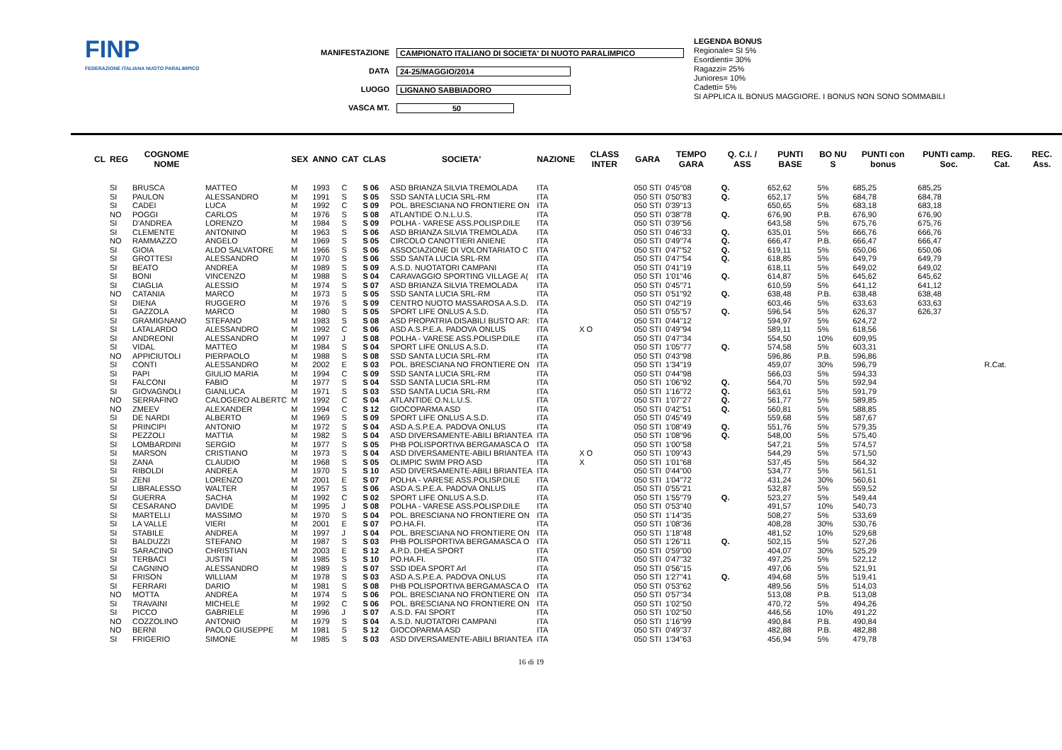FINP
FEDERAZIONE ITALIANA NUOTO PARALIMPICO
MANIFESTAZIONE CAMPIONATO ITALIANO DI SOCIETA' DI NUOTO PARALIMPICO
DATA 24-25/MAGGIO/2014
LUOGO LIGNANO SABBIADORO
VASCA MT. 50
LEGENDA BONUS
Regionale= SI 5%
Esordienti= 30%
Ragazzi= 25%
Juniores= 10%
Cadetti= 5%
SI APPLICA IL BONUS MAGGIORE. I BONUS NON SONO SOMMABILI
| CL | REG | COGNOME NOME | | SEX | ANNO | CAT | CLAS | SOCIETA' | NAZIONE | CLASS INTER | GARA | TEMPO GARA | Q. C.I. / ASS | PUNTI BASE | BO NU S | PUNTI con bonus | PUNTI camp. Soc. | REG. Cat. | REC. Ass. |
| --- | --- | --- | --- | --- | --- | --- | --- | --- | --- | --- | --- | --- | --- | --- | --- | --- | --- | --- | --- |
| | SI | BRUSCA | MATTEO | M | 1993 | C | S 06 | ASD BRIANZA SILVIA TREMOLADA | ITA | | 050 STI | 0'45"08 | Q. | 652,62 | 5% | 685,25 | 685,25 | | |
| | SI | PAULON | ALESSANDRO | M | 1991 | S | S 05 | SSD SANTA LUCIA SRL-RM | ITA | | 050 STI | 0'50"83 | Q. | 652,17 | 5% | 684,78 | 684,78 | | |
| | SI | CADEI | LUCA | M | 1992 | C | S 09 | POL. BRESCIANA NO FRONTIERE ON | ITA | | 050 STI | 0'39"13 | | 650,65 | 5% | 683,18 | 683,18 | | |
| | NO | POGGI | CARLOS | M | 1976 | S | S 08 | ATLANTIDE O.N.L.U.S. | ITA | | 050 STI | 0'38"78 | Q. | 676,90 | P.B. | 676,90 | 676,90 | | |
| | SI | D'ANDREA | LORENZO | M | 1984 | S | S 09 | POLHA - VARESE ASS.POLISP.DILE | ITA | | 050 STI | 0'39"56 | | 643,58 | 5% | 675,76 | 675,76 | | |
| | SI | CLEMENTE | ANTONINO | M | 1963 | S | S 06 | ASD BRIANZA SILVIA TREMOLADA | ITA | | 050 STI | 0'46"33 | Q. | 635,01 | 5% | 666,76 | 666,76 | | |
| | NO | RAMMAZZO | ANGELO | M | 1969 | S | S 05 | CIRCOLO CANOTTIERI ANIENE | ITA | | 050 STI | 0'49"74 | Q. | 666,47 | P.B. | 666,47 | 666,47 | | |
| | SI | GIOIA | ALDO SALVATORE | M | 1966 | S | S 06 | ASSOCIAZIONE DI VOLONTARIATO C | ITA | | 050 STI | 0'47"52 | Q. | 619,11 | 5% | 650,06 | 650,06 | | |
| | SI | GROTTESI | ALESSANDRO | M | 1970 | S | S 06 | SSD SANTA LUCIA SRL-RM | ITA | | 050 STI | 0'47"54 | Q. | 618,85 | 5% | 649,79 | 649,79 | | |
| | SI | BEATO | ANDREA | M | 1989 | S | S 09 | A.S.D. NUOTATORI CAMPANI | ITA | | 050 STI | 0'41"19 | | 618,11 | 5% | 649,02 | 649,02 | | |
| | SI | BONI | VINCENZO | M | 1988 | S | S 04 | CARAVAGGIO SPORTING VILLAGE A( | ITA | | 050 STI | 1'01"46 | Q. | 614,87 | 5% | 645,62 | 645,62 | | |
| | SI | CIAGLIA | ALESSIO | M | 1974 | S | S 07 | ASD BRIANZA SILVIA TREMOLADA | ITA | | 050 STI | 0'45"71 | | 610,59 | 5% | 641,12 | 641,12 | | |
| | NO | CATANIA | MARCO | M | 1973 | S | S 05 | SSD SANTA LUCIA SRL-RM | ITA | | 050 STI | 0'51"92 | Q. | 638,48 | P.B. | 638,48 | 638,48 | | |
| | SI | DIENA | RUGGERO | M | 1976 | S | S 09 | CENTRO NUOTO MASSAROSA A.S.D. | ITA | | 050 STI | 0'42"19 | | 603,46 | 5% | 633,63 | 633,63 | | |
| | SI | GAZZOLA | MARCO | M | 1980 | S | S 05 | SPORT LIFE ONLUS A.S.D. | ITA | | 050 STI | 0'55"57 | Q. | 596,54 | 5% | 626,37 | 626,37 | | |
| | SI | GRAMIGNANO | STEFANO | M | 1983 | S | S 08 | ASD PROPATRIA DISABILI BUSTO AR: | ITA | | 050 STI | 0'44"12 | | 594,97 | 5% | 624,72 | | | |
| | SI | LATALARDO | ALESSANDRO | M | 1992 | C | S 06 | ASD A.S.P.E.A. PADOVA ONLUS | ITA | X O | 050 STI | 0'49"94 | | 589,11 | 5% | 618,56 | | | |
| | SI | ANDREONI | ALESSANDRO | M | 1997 | J | S 08 | POLHA - VARESE ASS.POLISP.DILE | ITA | | 050 STI | 0'47"34 | | 554,50 | 10% | 609,95 | | | |
| | SI | VIDAL | MATTEO | M | 1984 | S | S 04 | SPORT LIFE ONLUS A.S.D. | ITA | | 050 STI | 1'05"77 | Q. | 574,58 | 5% | 603,31 | | | |
| | NO | APPICIUTOLI | PIERPAOLO | M | 1988 | S | S 08 | SSD SANTA LUCIA SRL-RM | ITA | | 050 STI | 0'43"98 | | 596,86 | P.B. | 596,86 | | | |
| | SI | CONTI | ALESSANDRO | M | 2002 | E | S 03 | POL. BRESCIANA NO FRONTIERE ON | ITA | | 050 STI | 1'34"19 | | 459,07 | 30% | 596,79 | | R.Cat. | |
| | SI | PAPI | GIULIO MARIA | M | 1994 | C | S 09 | SSD SANTA LUCIA SRL-RM | ITA | | 050 STI | 0'44"98 | | 566,03 | 5% | 594,33 | | | |
| | SI | FALCONI | FABIO | M | 1977 | S | S 04 | SSD SANTA LUCIA SRL-RM | ITA | | 050 STI | 1'06"92 | Q. | 564,70 | 5% | 592,94 | | | |
| | SI | GIOVAGNOLI | GIANLUCA | M | 1971 | S | S 03 | SSD SANTA LUCIA SRL-RM | ITA | | 050 STI | 1'16"72 | Q. | 563,61 | 5% | 591,79 | | | |
| | NO | SERRAFINO | CALOGERO ALBERTC | M | 1992 | C | S 04 | ATLANTIDE O.N.L.U.S. | ITA | | 050 STI | 1'07"27 | Q. | 561,77 | 5% | 589,85 | | | |
| | NO | ZMEEV | ALEXANDER | M | 1994 | C | S 12 | GIOCOPARMA ASD | ITA | | 050 STI | 0'42"51 | Q. | 560,81 | 5% | 588,85 | | | |
| | SI | DE NARDI | ALBERTO | M | 1969 | S | S 09 | SPORT LIFE ONLUS A.S.D. | ITA | | 050 STI | 0'45"49 | | 559,68 | 5% | 587,67 | | | |
| | SI | PRINCIPI | ANTONIO | M | 1972 | S | S 04 | ASD A.S.P.E.A. PADOVA ONLUS | ITA | | 050 STI | 1'08"49 | Q. | 551,76 | 5% | 579,35 | | | |
| | SI | PEZZOLI | MATTIA | M | 1982 | S | S 04 | ASD DIVERSAMENTE-ABILI BRIANTEA | ITA | | 050 STI | 1'08"96 | Q. | 548,00 | 5% | 575,40 | | | |
| | SI | LOMBARDINI | SERGIO | M | 1977 | S | S 05 | PHB POLISPORTIVA BERGAMASCA O | ITA | | 050 STI | 1'00"58 | | 547,21 | 5% | 574,57 | | | |
| | SI | MARSON | CRISTIANO | M | 1973 | S | S 04 | ASD DIVERSAMENTE-ABILI BRIANTEA | ITA | X O | 050 STI | 1'09"43 | | 544,29 | 5% | 571,50 | | | |
| | SI | ZANA | CLAUDIO | M | 1968 | S | S 05 | OLIMPIC SWIM PRO ASD | ITA | X | 050 STI | 1'01"68 | | 537,45 | 5% | 564,32 | | | |
| | SI | RIBOLDI | ANDREA | M | 1970 | S | S 10 | ASD DIVERSAMENTE-ABILI BRIANTEA | ITA | | 050 STI | 0'44"00 | | 534,77 | 5% | 561,51 | | | |
| | SI | ZENI | LORENZO | M | 2001 | E | S 07 | POLHA - VARESE ASS.POLISP.DILE | ITA | | 050 STI | 1'04"72 | | 431,24 | 30% | 560,61 | | | |
| | SI | LIBRALESSO | WALTER | M | 1957 | S | S 06 | ASD A.S.P.E.A. PADOVA ONLUS | ITA | | 050 STI | 0'55"21 | | 532,87 | 5% | 559,52 | | | |
| | SI | GUERRA | SACHA | M | 1992 | C | S 02 | SPORT LIFE ONLUS A.S.D. | ITA | | 050 STI | 1'55"79 | Q. | 523,27 | 5% | 549,44 | | | |
| | SI | CESARANO | DAVIDE | M | 1995 | J | S 08 | POLHA - VARESE ASS.POLISP.DILE | ITA | | 050 STI | 0'53"40 | | 491,57 | 10% | 540,73 | | | |
| | SI | MARTELLI | MASSIMO | M | 1970 | S | S 04 | POL. BRESCIANA NO FRONTIERE ON | ITA | | 050 STI | 1'14"35 | | 508,27 | 5% | 533,69 | | | |
| | SI | LA VALLE | VIERI | M | 2001 | E | S 07 | PO.HA.FI. | ITA | | 050 STI | 1'08"36 | | 408,28 | 30% | 530,76 | | | |
| | SI | STABILE | ANDREA | M | 1997 | J | S 04 | POL. BRESCIANA NO FRONTIERE ON | ITA | | 050 STI | 1'18"48 | | 481,52 | 10% | 529,68 | | | |
| | SI | BALDUZZI | STEFANO | M | 1987 | S | S 03 | PHB POLISPORTIVA BERGAMASCA O | ITA | | 050 STI | 1'26"11 | Q. | 502,15 | 5% | 527,26 | | | |
| | SI | SARACINO | CHRISTIAN | M | 2003 | E | S 12 | A.P.D. DHEA SPORT | ITA | | 050 STI | 0'59"00 | | 404,07 | 30% | 525,29 | | | |
| | SI | TERBACI | JUSTIN | M | 1985 | S | S 10 | PO.HA.FI. | ITA | | 050 STI | 0'47"32 | | 497,25 | 5% | 522,12 | | | |
| | SI | CAGNINO | ALESSANDRO | M | 1989 | S | S 07 | SSD IDEA SPORT Arl | ITA | | 050 STI | 0'56"15 | | 497,06 | 5% | 521,91 | | | |
| | SI | FRISON | WILLIAM | M | 1978 | S | S 03 | ASD A.S.P.E.A. PADOVA ONLUS | ITA | | 050 STI | 1'27"41 | Q. | 494,68 | 5% | 519,41 | | | |
| | SI | FERRARI | DARIO | M | 1981 | S | S 08 | PHB POLISPORTIVA BERGAMASCA O | ITA | | 050 STI | 0'53"62 | | 489,56 | 5% | 514,03 | | | |
| | NO | MOTTA | ANDREA | M | 1974 | S | S 06 | POL. BRESCIANA NO FRONTIERE ON | ITA | | 050 STI | 0'57"34 | | 513,08 | P.B. | 513,08 | | | |
| | SI | TRAVAINI | MICHELE | M | 1992 | C | S 06 | POL. BRESCIANA NO FRONTIERE ON | ITA | | 050 STI | 1'02"50 | | 470,72 | 5% | 494,26 | | | |
| | SI | PICCO | GABRIELE | M | 1996 | J | S 07 | A.S.D. FAI SPORT | ITA | | 050 STI | 1'02"50 | | 446,56 | 10% | 491,22 | | | |
| | NO | COZZOLINO | ANTONIO | M | 1979 | S | S 04 | A.S.D. NUOTATORI CAMPANI | ITA | | 050 STI | 1'16"99 | | 490,84 | P.B. | 490,84 | | | |
| | NO | BERNI | PAOLO GIUSEPPE | M | 1981 | S | S 12 | GIOCOPARMA ASD | ITA | | 050 STI | 0'49"37 | | 482,88 | P.B. | 482,88 | | | |
| | SI | FRIGERIO | SIMONE | M | 1985 | S | S 03 | ASD DIVERSAMENTE-ABILI BRIANTEA | ITA | | 050 STI | 1'34"63 | | 456,94 | 5% | 479,78 | | | |
16 di 19